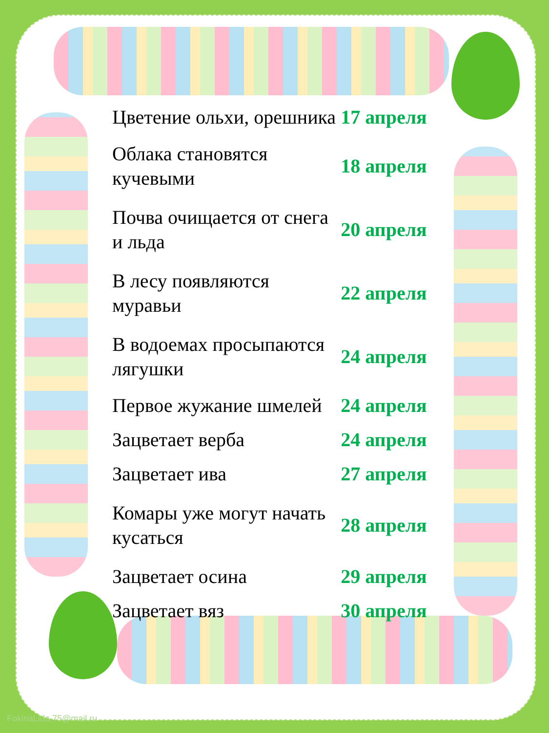| Цветение ольхи, орешника | 17 апреля |
| Облака становятся кучевыми | 18 апреля |
| Почва очищается от снега и льда | 20 апреля |
| В лесу появляются муравьи | 22 апреля |
| В водоемах просыпаются лягушки | 24 апреля |
| Первое жужание шмелей | 24 апреля |
| Зацветает верба | 24 апреля |
| Зацветает ива | 27 апреля |
| Комары уже могут начать кусаться | 28 апреля |
| Зацветает осина | 29 апреля |
| Зацветает вяз | 30 апреля |
FokinaLida.75@mail.ru